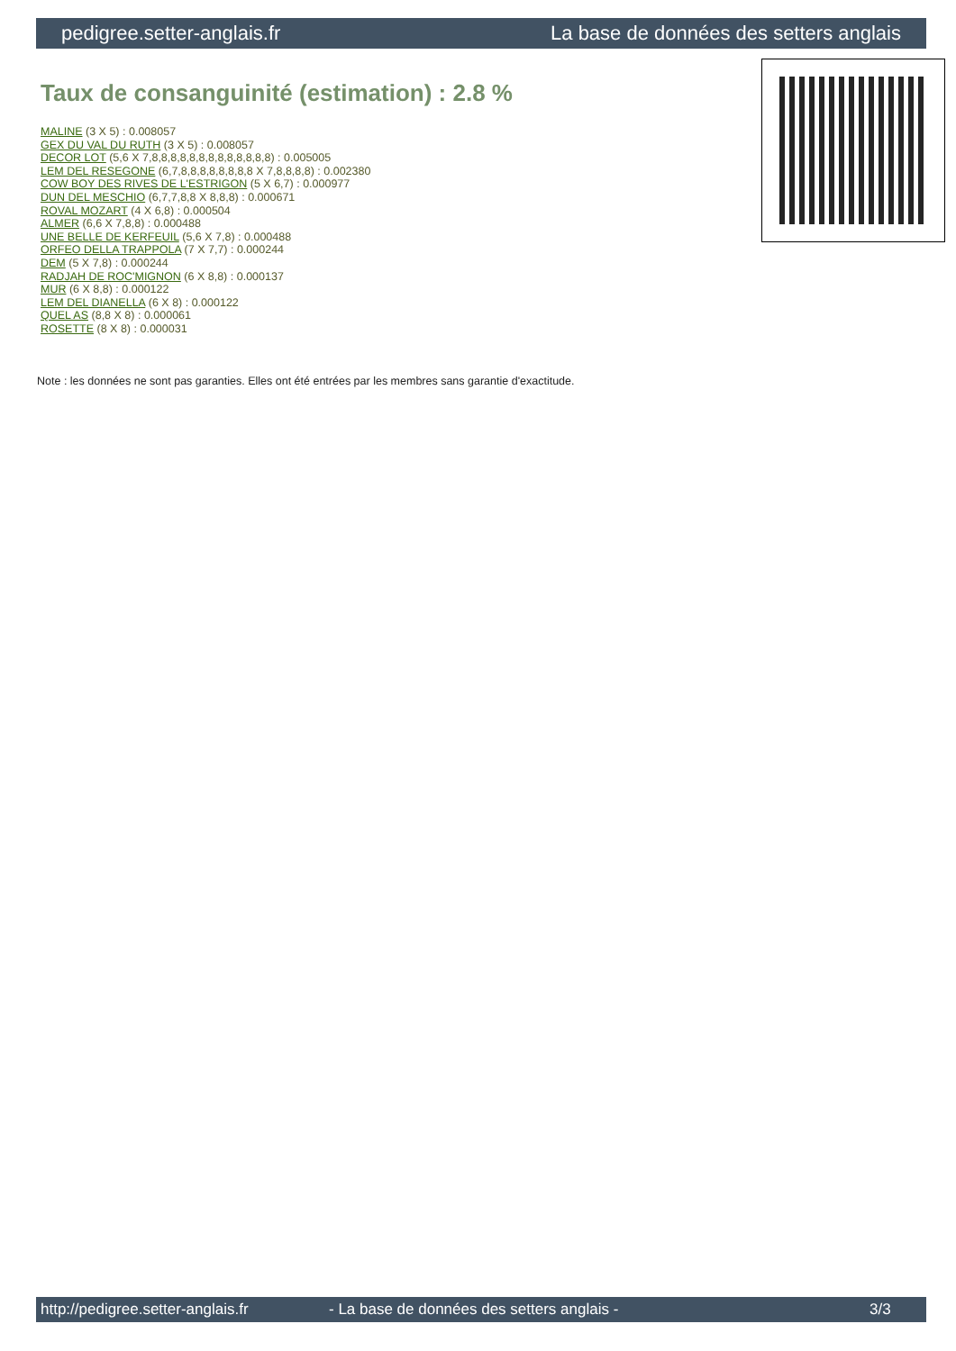pedigree.setter-anglais.fr La base de données des setters anglais
Taux de consanguinité (estimation) : 2.8 %
MALINE (3 X 5) : 0.008057
GEX DU VAL DU RUTH (3 X 5) : 0.008057
DECOR LOT (5,6 X 7,8,8,8,8,8,8,8,8,8,8,8,8,8) : 0.005005
LEM DEL RESEGONE (6,7,8,8,8,8,8,8,8,8 X 7,8,8,8,8) : 0.002380
COW BOY DES RIVES DE L'ESTRIGON (5 X 6,7) : 0.000977
DUN DEL MESCHIO (6,7,7,8,8 X 8,8,8) : 0.000671
ROVAL MOZART (4 X 6,8) : 0.000504
ALMER (6,6 X 7,8,8) : 0.000488
UNE BELLE DE KERFEUIL (5,6 X 7,8) : 0.000488
ORFEO DELLA TRAPPOLA (7 X 7,7) : 0.000244
DEM (5 X 7,8) : 0.000244
RADJAH DE ROC'MIGNON (6 X 8,8) : 0.000137
MUR (6 X 8,8) : 0.000122
LEM DEL DIANELLA (6 X 8) : 0.000122
QUEL AS (8,8 X 8) : 0.000061
ROSETTE (8 X 8) : 0.000031
Note : les données ne sont pas garanties. Elles ont été entrées par les membres sans garantie d'exactitude.
http://pedigree.setter-anglais.fr - La base de données des setters anglais - 3/3